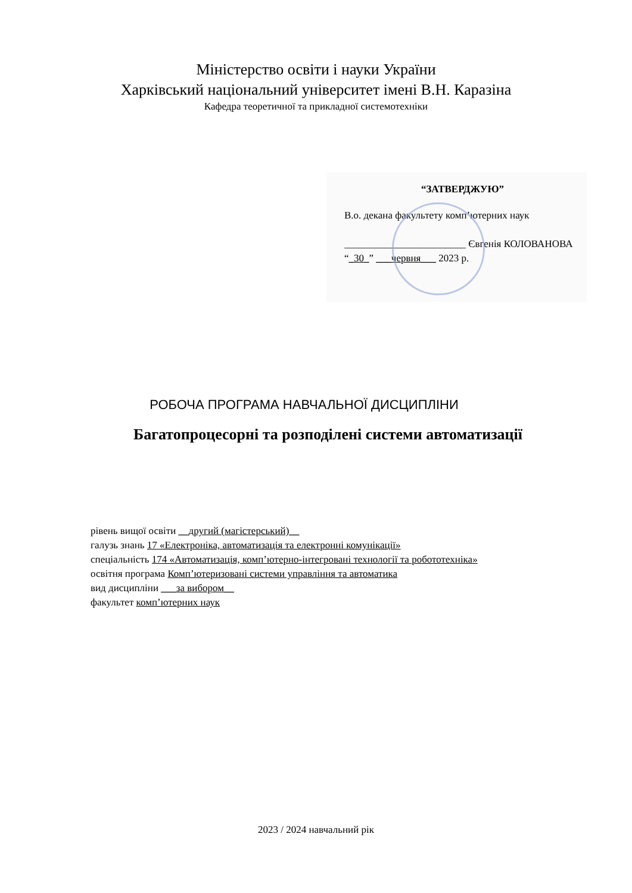Міністерство освіти і науки України
Харківський національний університет імені В.Н. Каразіна
Кафедра теоретичної та прикладної системотехніки
“ЗАТВЕРДЖУЮ”
В.о. декана факультету комп’ютерних наук
________________________ Євгенія КОЛОВАНОВА
“_30_” ___червня___ 2023 р.
РОБОЧА ПРОГРАМА НАВЧАЛЬНОЇ ДИСЦИПЛІНИ
Багатопроцесорні та розподілені системи автоматизації
рівень вищої освіти __другий (магістерський)__
галузь знань 17 «Електроніка, автоматизація та електронні комунікації»
спеціальність 174 «Автоматизація, комп’ютерно-інтегровані технології та робототехніка»
освітня програма Комп’ютеризовані системи управління та автоматика
вид дисципліни ___за вибором__
факультет комп’ютерних наук
2023 / 2024 навчальний рік